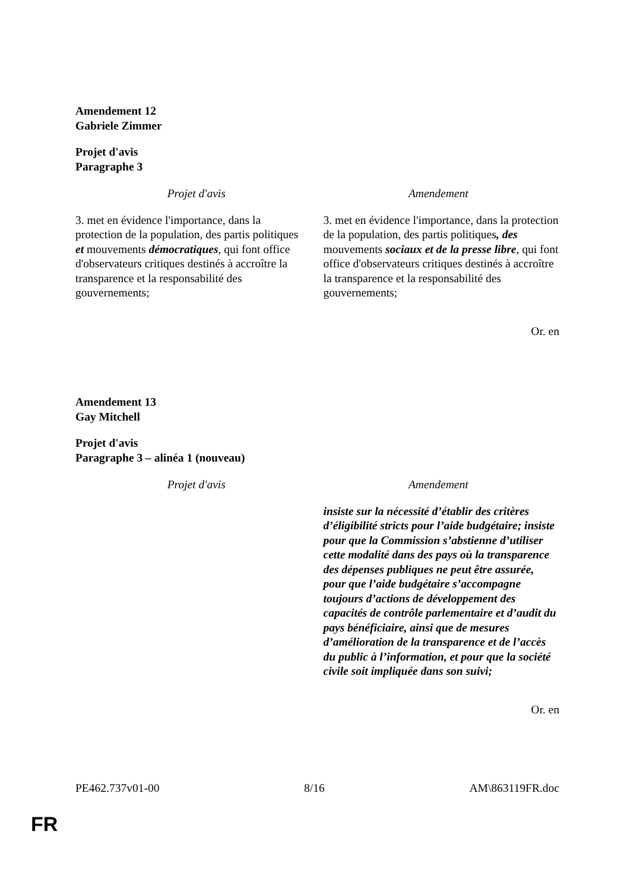Amendement 12
Gabriele Zimmer
Projet d'avis
Paragraphe 3
| Projet d'avis | Amendement |
| --- | --- |
| 3. met en évidence l'importance, dans la protection de la population, des partis politiques et mouvements démocratiques , qui font office d'observateurs critiques destinés à accroître la transparence et la responsabilité des gouvernements; | 3. met en évidence l'importance, dans la protection de la population, des partis politiques , des mouvements sociaux et de la presse libre , qui font office d'observateurs critiques destinés à accroître la transparence et la responsabilité des gouvernements; |
Or. en
Amendement 13
Gay Mitchell
Projet d'avis
Paragraphe 3 – alinéa 1 (nouveau)
| Projet d'avis | Amendement |
| --- | --- |
| | insiste sur la nécessité d’établir des critères d’éligibilité stricts pour l’aide budgétaire; insiste pour que la Commission s’abstienne d’utiliser cette modalité dans des pays où la transparence des dépenses publiques ne peut être assurée, pour que l’aide budgétaire s’accompagne toujours d’actions de développement des capacités de contrôle parlementaire et d’audit du pays bénéficiaire, ainsi que de mesures d’amélioration de la transparence et de l’accès du public à l’information, et pour que la société civile soit impliquée dans son suivi; |
Or. en
PE462.737v01-00 8/16 AM\863119FR.doc
FR